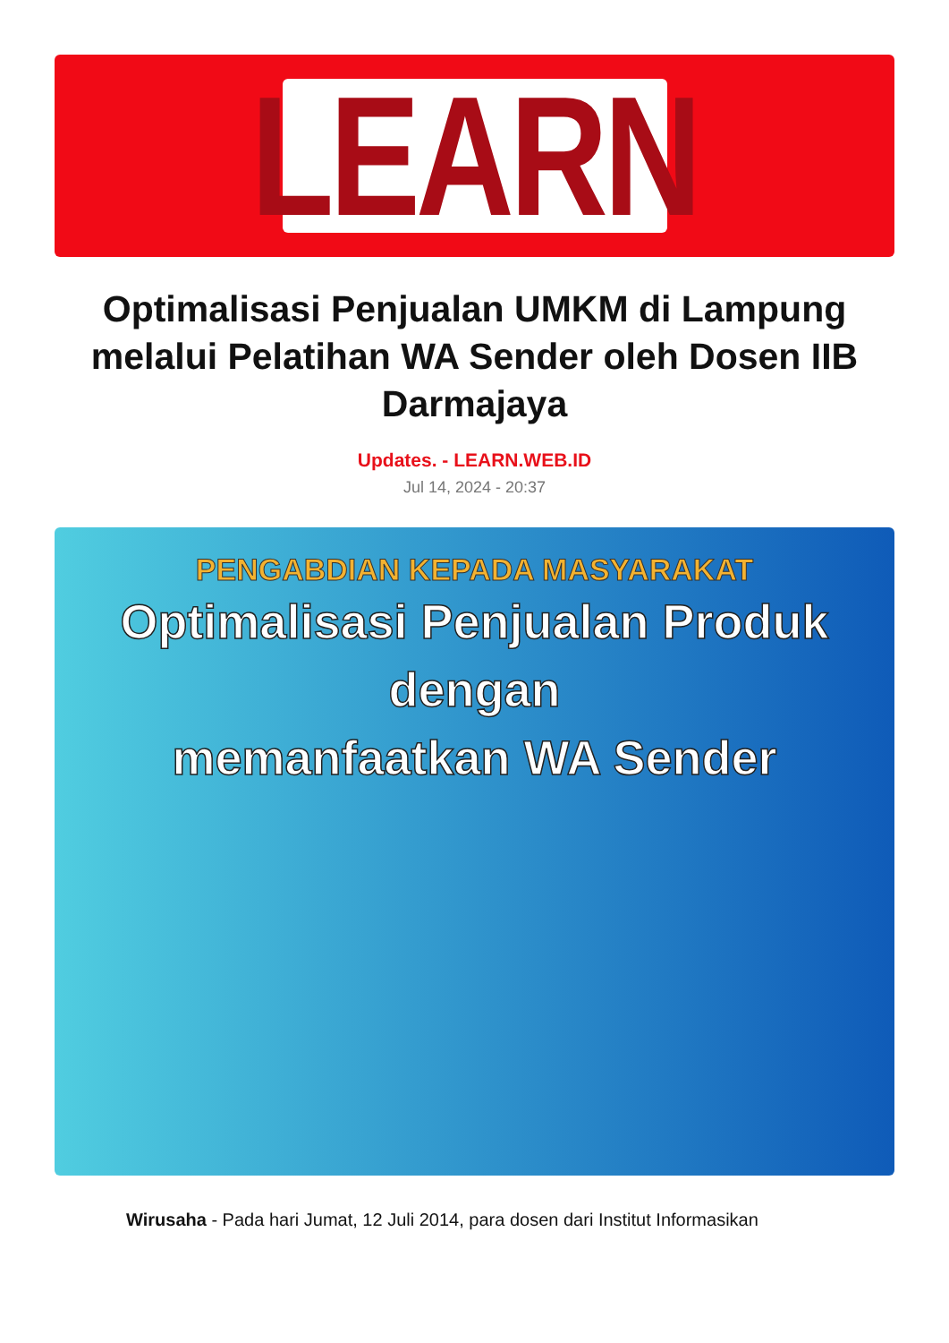LEARN
Optimalisasi Penjualan UMKM di Lampung melalui Pelatihan WA Sender oleh Dosen IIB Darmajaya
Updates. - LEARN.WEB.ID
Jul 14, 2024 - 20:37
PENGABDIAN KEPADA MASYARAKAT
Optimalisasi Penjualan Produk dengan
memanfaatkan WA Sender
Wirusaha - Pada hari Jumat, 12 Juli 2014, para dosen dari Institut Informasikan